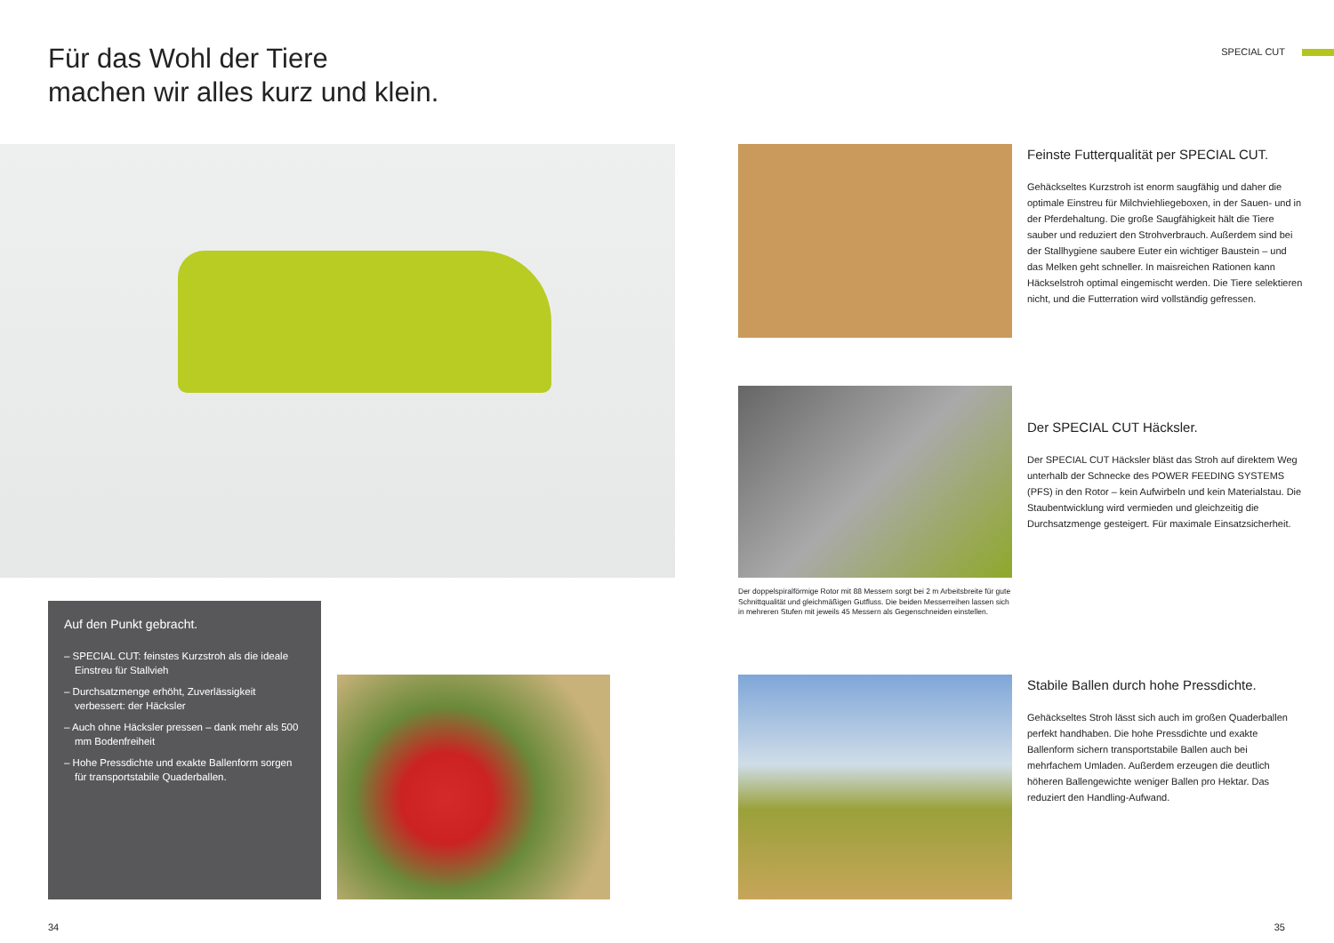Für das Wohl der Tiere
machen wir alles kurz und klein.
Auf den Punkt gebracht.
– SPECIAL CUT: feinstes Kurzstroh als die ideale Einstreu für Stallvieh
– Durchsatzmenge erhöht, Zuverlässigkeit verbessert: der Häcksler
– Auch ohne Häcksler pressen – dank mehr als 500 mm Bodenfreiheit
– Hohe Pressdichte und exakte Ballenform sorgen für transportstabile Quaderballen.
34
SPECIAL CUT
Feinste Futterqualität per SPECIAL CUT.
Gehäckseltes Kurzstroh ist enorm saugfähig und daher die optimale Einstreu für Milchviehliegeboxen, in der Sauen- und in der Pferdehaltung. Die große Saugfähigkeit hält die Tiere sauber und reduziert den Strohverbrauch. Außerdem sind bei der Stallhygiene saubere Euter ein wichtiger Baustein – und das Melken geht schneller. In maisreichen Rationen kann Häckselstroh optimal eingemischt werden. Die Tiere selektieren nicht, und die Futterration wird vollständig gefressen.
Der SPECIAL CUT Häcksler.
Der SPECIAL CUT Häcksler bläst das Stroh auf direktem Weg unterhalb der Schnecke des POWER FEEDING SYSTEMS (PFS) in den Rotor – kein Aufwirbeln und kein Materialstau. Die Staubentwicklung wird vermieden und gleichzeitig die Durchsatzmenge gesteigert. Für maximale Einsatzsicherheit.
Der doppelspiralförmige Rotor mit 88 Messern sorgt bei 2 m Arbeitsbreite für gute Schnittqualität und gleichmäßigen Gutfluss. Die beiden Messerreihen lassen sich in mehreren Stufen mit jeweils 45 Messern als Gegenschneiden einstellen.
Stabile Ballen durch hohe Pressdichte.
Gehäckseltes Stroh lässt sich auch im großen Quaderballen perfekt handhaben. Die hohe Pressdichte und exakte Ballenform sichern transportstabile Ballen auch bei mehrfachem Umladen. Außerdem erzeugen die deutlich höheren Ballengewichte weniger Ballen pro Hektar. Das reduziert den Handling-Aufwand.
35